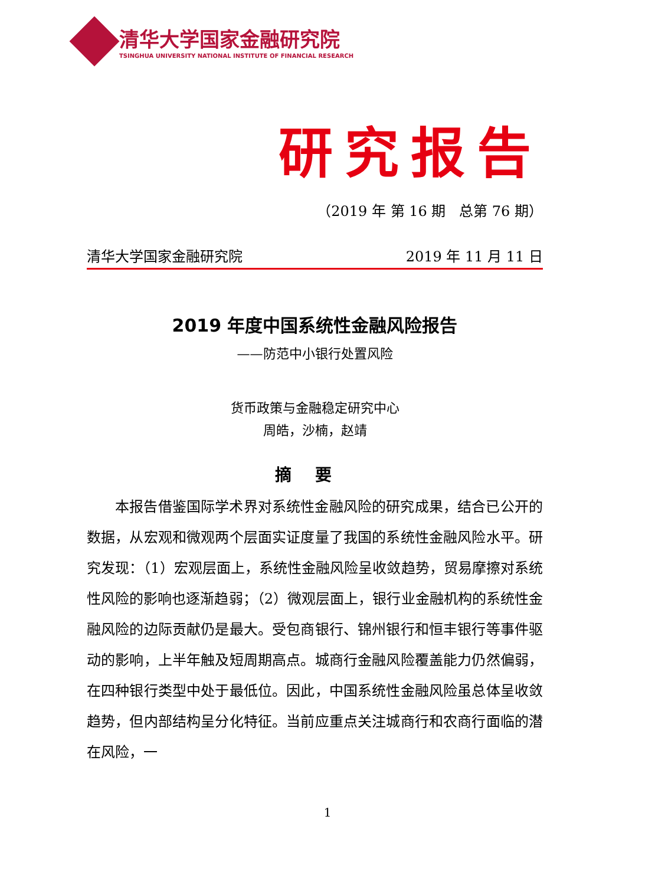清华大学国家金融研究院
TSINGHUA UNIVERSITY NATIONAL INSTITUTE OF FINANCIAL RESEARCH
研究报告
（2019 年 第 16 期 总第 76 期）
清华大学国家金融研究院 2019 年 11 月 11 日
2019 年度中国系统性金融风险报告
——防范中小银行处置风险
货币政策与金融稳定研究中心
周皓，沙楠，赵靖
摘要
本报告借鉴国际学术界对系统性金融风险的研究成果，结合已公开的数据，从宏观和微观两个层面实证度量了我国的系统性金融风险水平。研究发现：（1）宏观层面上，系统性金融风险呈收敛趋势，贸易摩擦对系统性风险的影响也逐渐趋弱；（2）微观层面上，银行业金融机构的系统性金融风险的边际贡献仍是最大。受包商银行、锦州银行和恒丰银行等事件驱动的影响，上半年触及短周期高点。城商行金融风险覆盖能力仍然偏弱，在四种银行类型中处于最低位。因此，中国系统性金融风险虽总体呈收敛趋势，但内部结构呈分化特征。当前应重点关注城商行和农商行面临的潜在风险，一
1